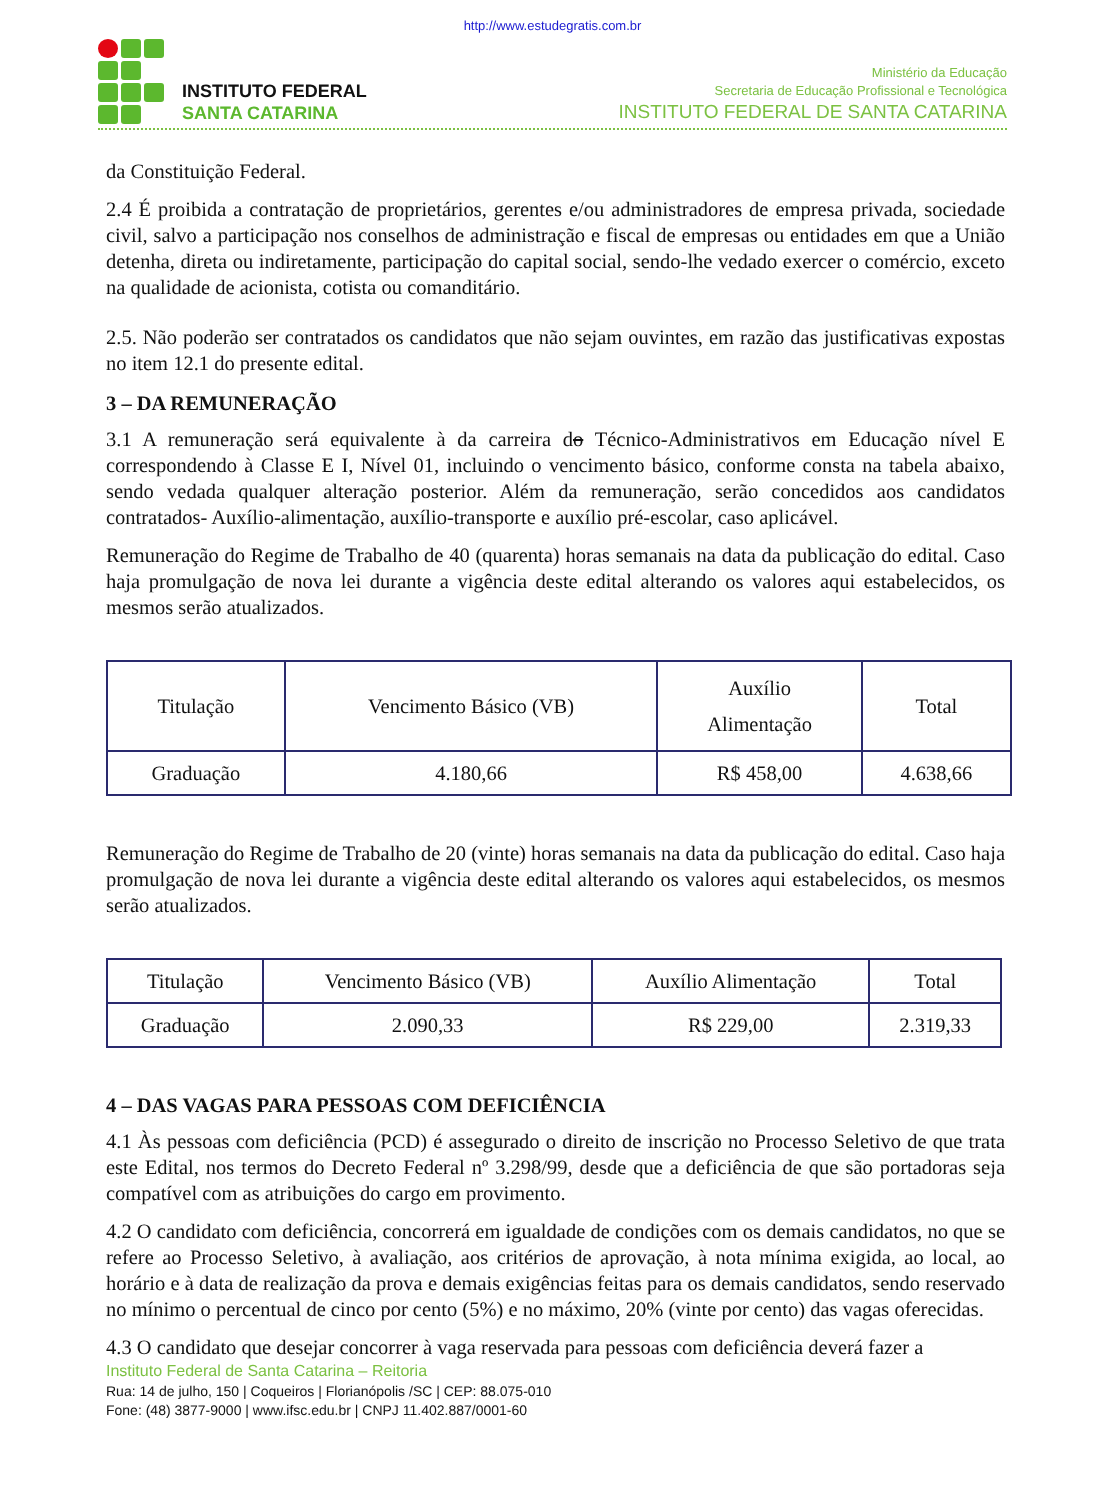http://www.estudegratis.com.br
INSTITUTO FEDERAL
SANTA CATARINA
Ministério da Educação
Secretaria de Educação Profissional e Tecnológica
INSTITUTO FEDERAL DE SANTA CATARINA
da Constituição Federal.
2.4 É proibida a contratação de proprietários, gerentes e/ou administradores de empresa privada, sociedade civil, salvo a participação nos conselhos de administração e fiscal de empresas ou entidades em que a União detenha, direta ou indiretamente, participação do capital social, sendo-lhe vedado exercer o comércio, exceto na qualidade de acionista, cotista ou comanditário.
2.5. Não poderão ser contratados os candidatos que não sejam ouvintes, em razão das justificativas expostas no item 12.1 do presente edital.
3 – DA REMUNERAÇÃO
3.1 A remuneração será equivalente à da carreira do Técnico-Administrativos em Educação nível E correspondendo à Classe E I, Nível 01, incluindo o vencimento básico, conforme consta na tabela abaixo, sendo vedada qualquer alteração posterior. Além da remuneração, serão concedidos aos candidatos contratados- Auxílio-alimentação, auxílio-transporte e auxílio pré-escolar, caso aplicável.
Remuneração do Regime de Trabalho de 40 (quarenta) horas semanais na data da publicação do edital. Caso haja promulgação de nova lei durante a vigência deste edital alterando os valores aqui estabelecidos, os mesmos serão atualizados.
| Titulação | Vencimento Básico (VB) | Auxílio Alimentação | Total |
| Graduação | 4.180,66 | R$ 458,00 | 4.638,66 |
Remuneração do Regime de Trabalho de 20 (vinte) horas semanais na data da publicação do edital. Caso haja promulgação de nova lei durante a vigência deste edital alterando os valores aqui estabelecidos, os mesmos serão atualizados.
| Titulação | Vencimento Básico (VB) | Auxílio Alimentação | Total |
| Graduação | 2.090,33 | R$ 229,00 | 2.319,33 |
4 – DAS VAGAS PARA PESSOAS COM DEFICIÊNCIA
4.1 Às pessoas com deficiência (PCD) é assegurado o direito de inscrição no Processo Seletivo de que trata este Edital, nos termos do Decreto Federal nº 3.298/99, desde que a deficiência de que são portadoras seja compatível com as atribuições do cargo em provimento.
4.2 O candidato com deficiência, concorrerá em igualdade de condições com os demais candidatos, no que se refere ao Processo Seletivo, à avaliação, aos critérios de aprovação, à nota mínima exigida, ao local, ao horário e à data de realização da prova e demais exigências feitas para os demais candidatos, sendo reservado no mínimo o percentual de cinco por cento (5%) e no máximo, 20% (vinte por cento) das vagas oferecidas.
4.3 O candidato que desejar concorrer à vaga reservada para pessoas com deficiência deverá fazer a
Instituto Federal de Santa Catarina – Reitoria
Rua: 14 de julho, 150 | Coqueiros | Florianópolis /SC | CEP: 88.075-010
Fone: (48) 3877-9000 | www.ifsc.edu.br | CNPJ 11.402.887/0001-60